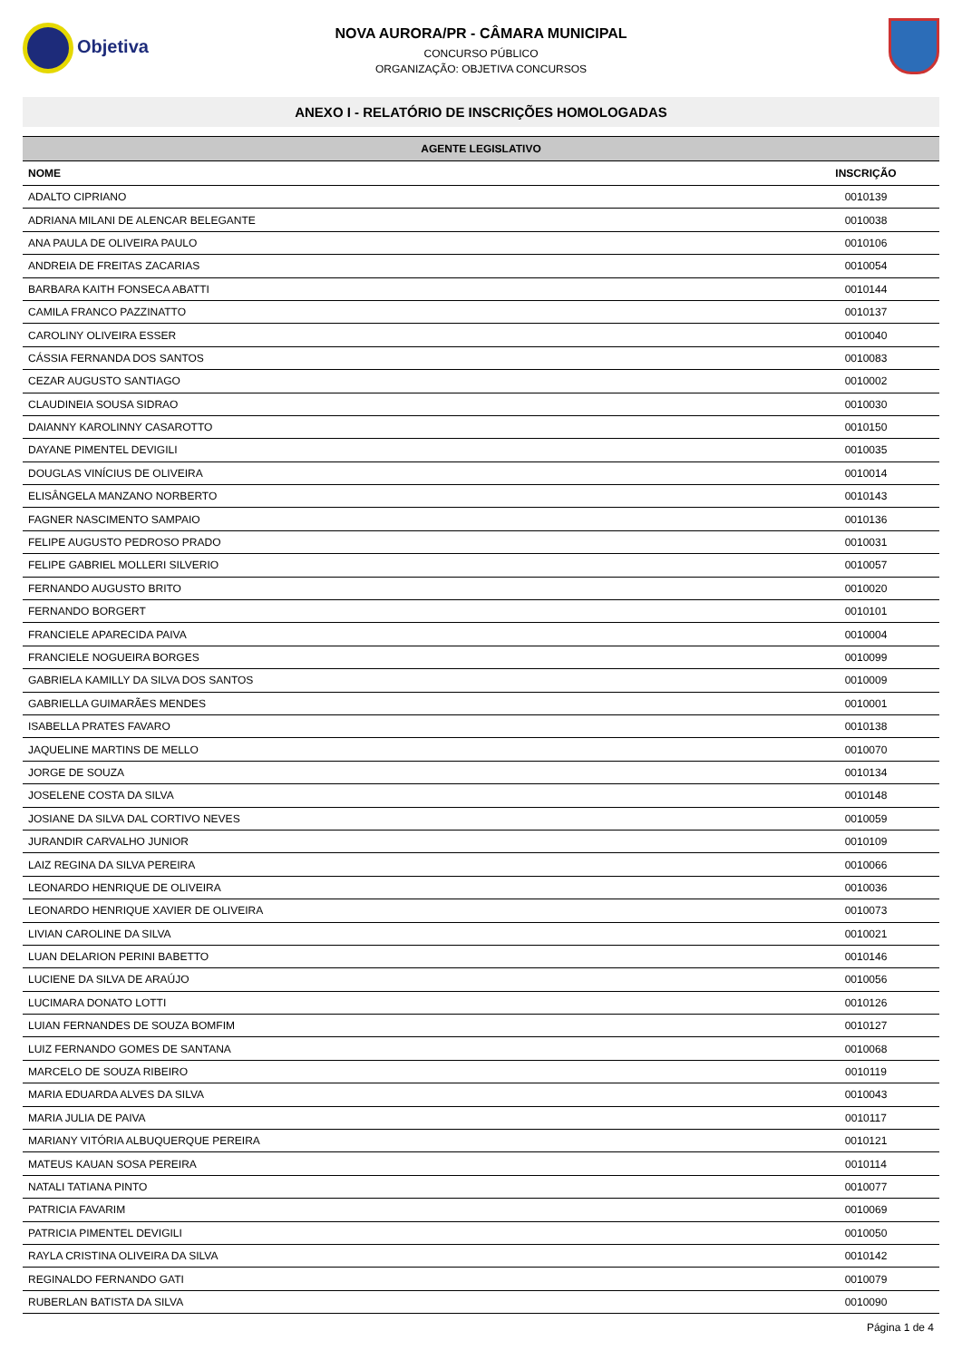Objetiva
NOVA AURORA/PR - CÂMARA MUNICIPAL
CONCURSO PÚBLICO
ORGANIZAÇÃO: OBJETIVA CONCURSOS
ANEXO I - RELATÓRIO DE INSCRIÇÕES HOMOLOGADAS
| AGENTE LEGISLATIVO | |
| --- | --- |
| NOME | INSCRIÇÃO |
| ADALTO CIPRIANO | 0010139 |
| ADRIANA MILANI DE ALENCAR BELEGANTE | 0010038 |
| ANA PAULA DE OLIVEIRA PAULO | 0010106 |
| ANDREIA DE FREITAS ZACARIAS | 0010054 |
| BARBARA KAITH FONSECA ABATTI | 0010144 |
| CAMILA FRANCO PAZZINATTO | 0010137 |
| CAROLINY OLIVEIRA ESSER | 0010040 |
| CÁSSIA FERNANDA DOS SANTOS | 0010083 |
| CEZAR AUGUSTO SANTIAGO | 0010002 |
| CLAUDINEIA SOUSA SIDRAO | 0010030 |
| DAIANNY KAROLINNY CASAROTTO | 0010150 |
| DAYANE PIMENTEL DEVIGILI | 0010035 |
| DOUGLAS VINÍCIUS DE OLIVEIRA | 0010014 |
| ELISÂNGELA MANZANO NORBERTO | 0010143 |
| FAGNER NASCIMENTO SAMPAIO | 0010136 |
| FELIPE AUGUSTO PEDROSO PRADO | 0010031 |
| FELIPE GABRIEL MOLLERI SILVERIO | 0010057 |
| FERNANDO AUGUSTO BRITO | 0010020 |
| FERNANDO BORGERT | 0010101 |
| FRANCIELE APARECIDA PAIVA | 0010004 |
| FRANCIELE NOGUEIRA BORGES | 0010099 |
| GABRIELA KAMILLY DA SILVA DOS SANTOS | 0010009 |
| GABRIELLA GUIMARÃES MENDES | 0010001 |
| ISABELLA PRATES FAVARO | 0010138 |
| JAQUELINE MARTINS DE MELLO | 0010070 |
| JORGE DE SOUZA | 0010134 |
| JOSELENE COSTA DA SILVA | 0010148 |
| JOSIANE DA SILVA DAL CORTIVO NEVES | 0010059 |
| JURANDIR CARVALHO JUNIOR | 0010109 |
| LAIZ REGINA DA SILVA PEREIRA | 0010066 |
| LEONARDO HENRIQUE DE OLIVEIRA | 0010036 |
| LEONARDO HENRIQUE XAVIER DE OLIVEIRA | 0010073 |
| LIVIAN CAROLINE DA SILVA | 0010021 |
| LUAN DELARION PERINI BABETTO | 0010146 |
| LUCIENE DA SILVA DE ARAÚJO | 0010056 |
| LUCIMARA DONATO LOTTI | 0010126 |
| LUIAN FERNANDES DE SOUZA BOMFIM | 0010127 |
| LUIZ FERNANDO GOMES DE SANTANA | 0010068 |
| MARCELO DE SOUZA RIBEIRO | 0010119 |
| MARIA EDUARDA ALVES DA SILVA | 0010043 |
| MARIA JULIA DE PAIVA | 0010117 |
| MARIANY VITÓRIA ALBUQUERQUE PEREIRA | 0010121 |
| MATEUS KAUAN SOSA PEREIRA | 0010114 |
| NATALI TATIANA PINTO | 0010077 |
| PATRICIA FAVARIM | 0010069 |
| PATRICIA PIMENTEL DEVIGILI | 0010050 |
| RAYLA CRISTINA OLIVEIRA DA SILVA | 0010142 |
| REGINALDO FERNANDO GATI | 0010079 |
| RUBERLAN BATISTA DA SILVA | 0010090 |
Página 1 de 4